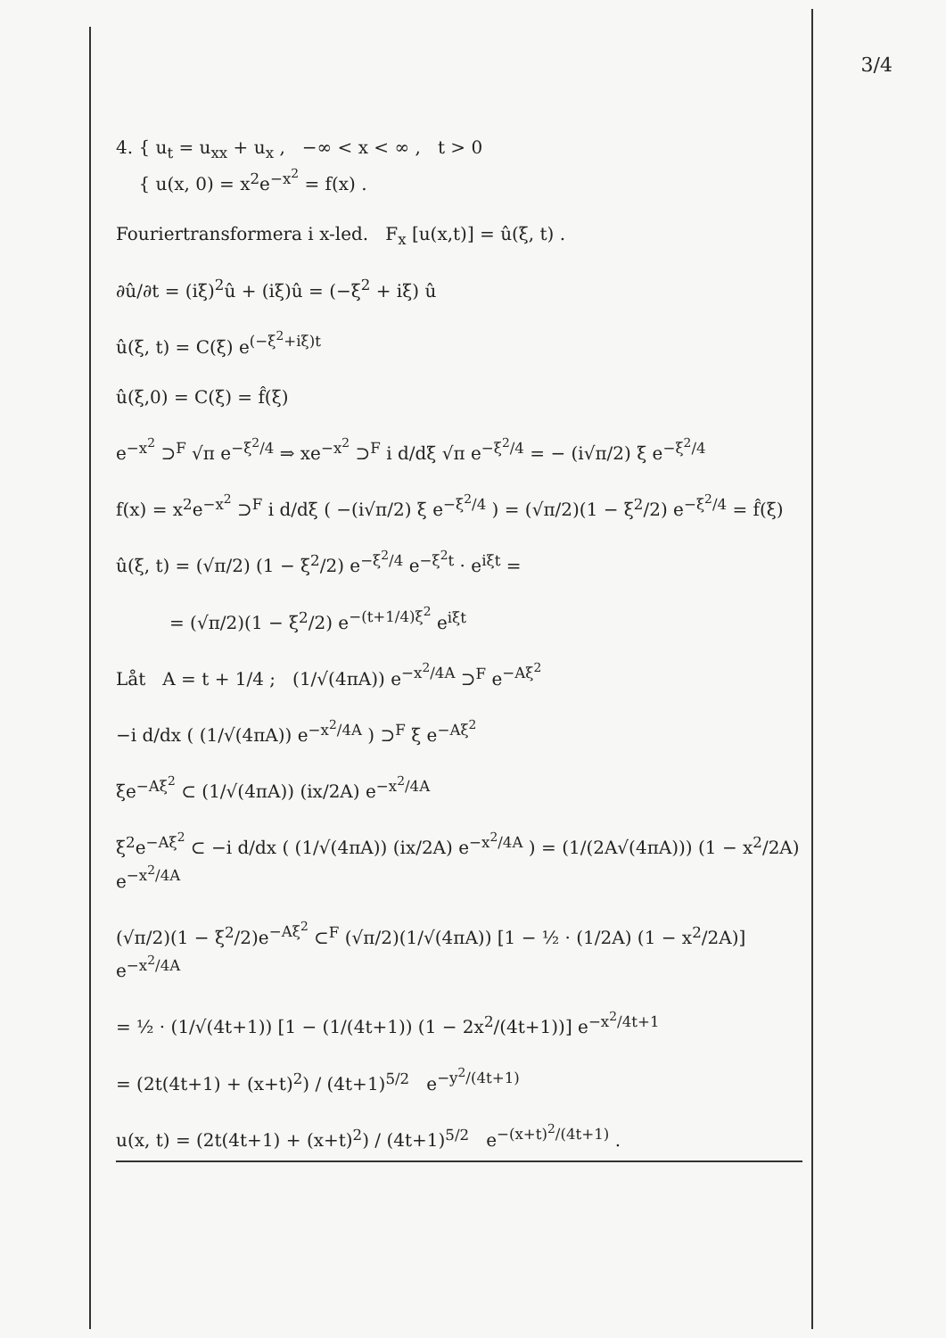3/4
4. { u<sub>t</sub> = u<sub>xx</sub> + u<sub>x</sub> , −∞ < x < ∞ , t > 0
{ u(x, 0) = x<sup>2</sup>e<sup>−x<sup>2</sup></sup> = f(x) .
Fouriertransformera i x-led. F<sub>x</sub> [u(x,t)] = û(ξ, t) .
∂û/∂t = (iξ)<sup>2</sup>û + (iξ)û = (−ξ<sup>2</sup> + iξ) û
û(ξ, t) = C(ξ) e<sup>(−ξ<sup>2</sup>+iξ)t</sup>
û(ξ,0) = C(ξ) = f̂(ξ)
e<sup>−x<sup>2</sup></sup> ⊃<sup>F</sup> √π e<sup>−ξ<sup>2</sup>/4</sup> ⇒ xe<sup>−x<sup>2</sup></sup> ⊃<sup>F</sup> i d/dξ √π e<sup>−ξ<sup>2</sup>/4</sup> = − (i√π/2) ξ e<sup>−ξ<sup>2</sup>/4</sup>
f(x) = x<sup>2</sup>e<sup>−x<sup>2</sup></sup> ⊃<sup>F</sup> i d/dξ ( −(i√π/2) ξ e<sup>−ξ<sup>2</sup>/4</sup> ) = (√π/2)(1 − ξ<sup>2</sup>/2) e<sup>−ξ<sup>2</sup>/4</sup> = f̂(ξ)
û(ξ, t) = (√π/2) (1 − ξ<sup>2</sup>/2) e<sup>−ξ<sup>2</sup>/4</sup> e<sup>−ξ<sup>2</sup>t</sup> · e<sup>iξt</sup> =
= (√π/2)(1 − ξ<sup>2</sup>/2) e<sup>−(t+1/4)ξ<sup>2</sup></sup> e<sup>iξt</sup>
Låt A = t + 1/4 ; (1/√(4πA)) e<sup>−x<sup>2</sup>/4A</sup> ⊃<sup>F</sup> e<sup>−Aξ<sup>2</sup></sup>
−i d/dx ( (1/√(4πA)) e<sup>−x<sup>2</sup>/4A</sup> ) ⊃<sup>F</sup> ξ e<sup>−Aξ<sup>2</sup></sup>
ξe<sup>−Aξ<sup>2</sup></sup> ⊂ (1/√(4πA)) (ix/2A) e<sup>−x<sup>2</sup>/4A</sup>
ξ<sup>2</sup>e<sup>−Aξ<sup>2</sup></sup> ⊂ −i d/dx ( (1/√(4πA)) (ix/2A) e<sup>−x<sup>2</sup>/4A</sup> ) = (1/(2A√(4πA))) (1 − x<sup>2</sup>/2A) e<sup>−x<sup>2</sup>/4A</sup>
(√π/2)(1 − ξ<sup>2</sup>/2)e<sup>−Aξ<sup>2</sup></sup> ⊂<sup>F</sup> (√π/2)(1/√(4πA)) [1 − ½ · (1/2A) (1 − x<sup>2</sup>/2A)] e<sup>−x<sup>2</sup>/4A</sup>
= ½ · (1/√(4t+1)) [1 − (1/(4t+1)) (1 − 2x<sup>2</sup>/(4t+1))] e<sup>−x<sup>2</sup>/4t+1</sup>
= (2t(4t+1) + (x+t)<sup>2</sup>) / (4t+1)<sup>5/2</sup> e<sup>−y<sup>2</sup>/(4t+1)</sup>
u(x, t) = (2t(4t+1) + (x+t)<sup>2</sup>) / (4t+1)<sup>5/2</sup> e<sup>−(x+t)<sup>2</sup>/(4t+1)</sup> .